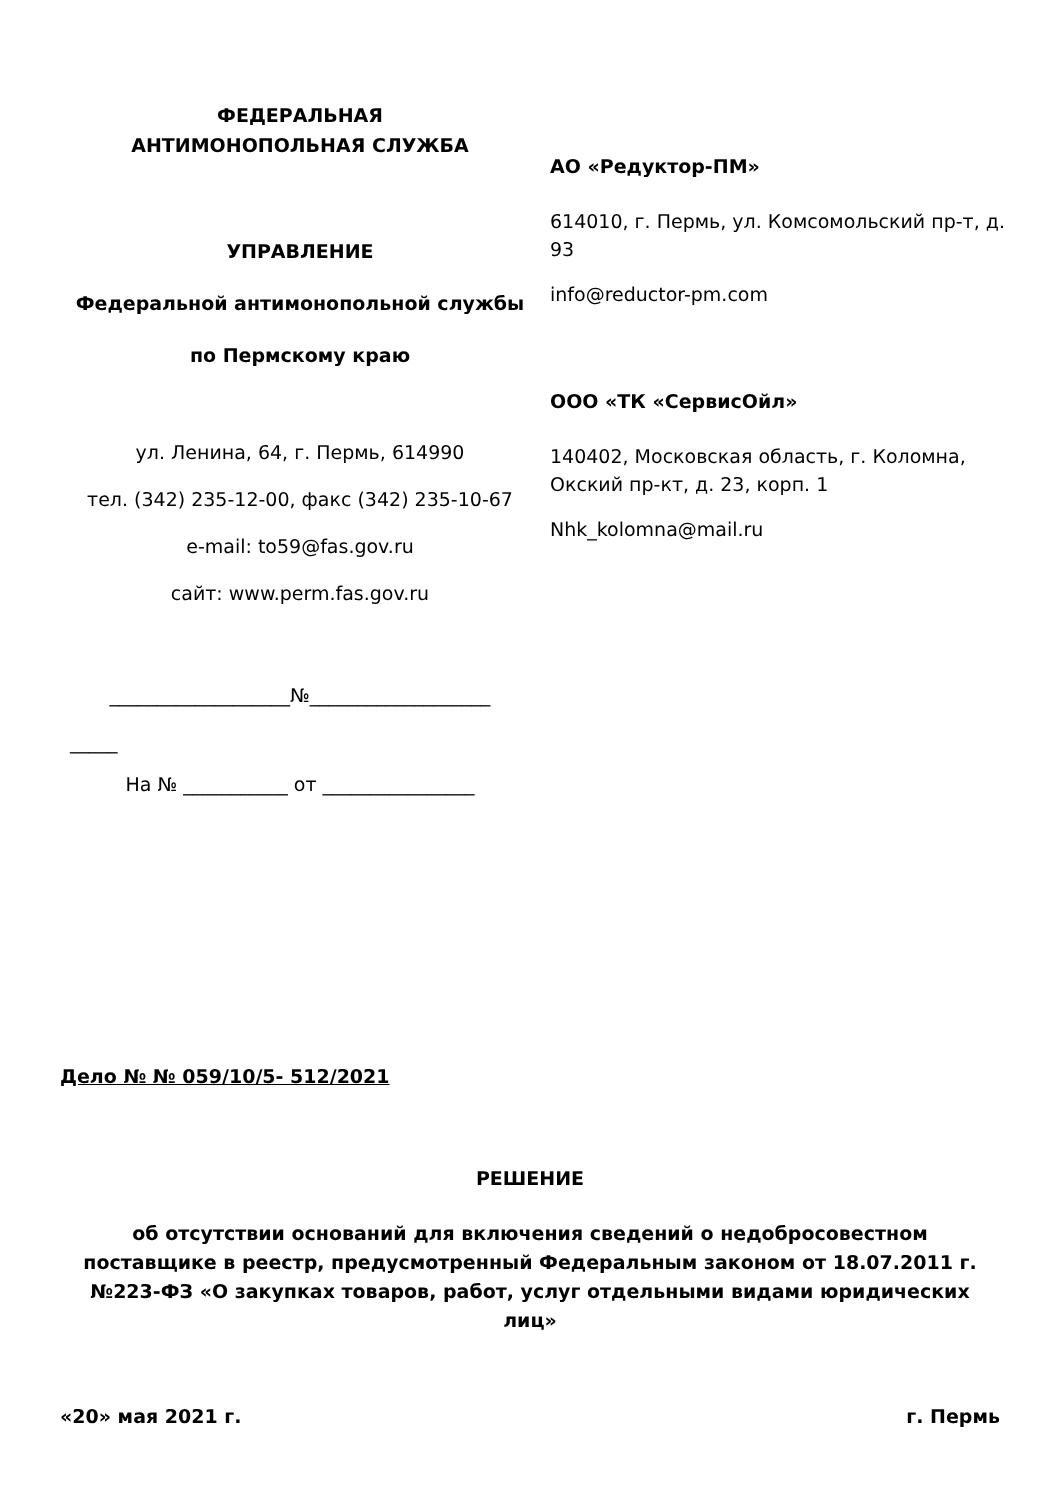ФЕДЕРАЛЬНАЯ
АНТИМОНОПОЛЬНАЯ СЛУЖБА
УПРАВЛЕНИЕ
Федеральной антимонопольной службы
по Пермскому краю
ул. Ленина, 64, г. Пермь, 614990
тел. (342) 235-12-00, факс (342) 235-10-67
e-mail: to59@fas.gov.ru
сайт: www.perm.fas.gov.ru
___________________№___________________
_____
На № ___________ от ________________
АО «Редуктор-ПМ»
614010, г. Пермь, ул. Комсомольский пр-т, д. 93
info@reductor-pm.com
ООО «ТК «СервисОйл»
140402, Московская область, г. Коломна, Окский пр-кт, д. 23, корп. 1
Nhk_kolomna@mail.ru
Дело № № 059/10/5- 512/2021
РЕШЕНИЕ
об отсутствии оснований для включения сведений о недобросовестном поставщике в реестр, предусмотренный Федеральным законом от 18.07.2011 г. №223-ФЗ «О закупках товаров, работ, услуг отдельными видами юридических лиц»
«20» мая 2021 г. г. Пермь